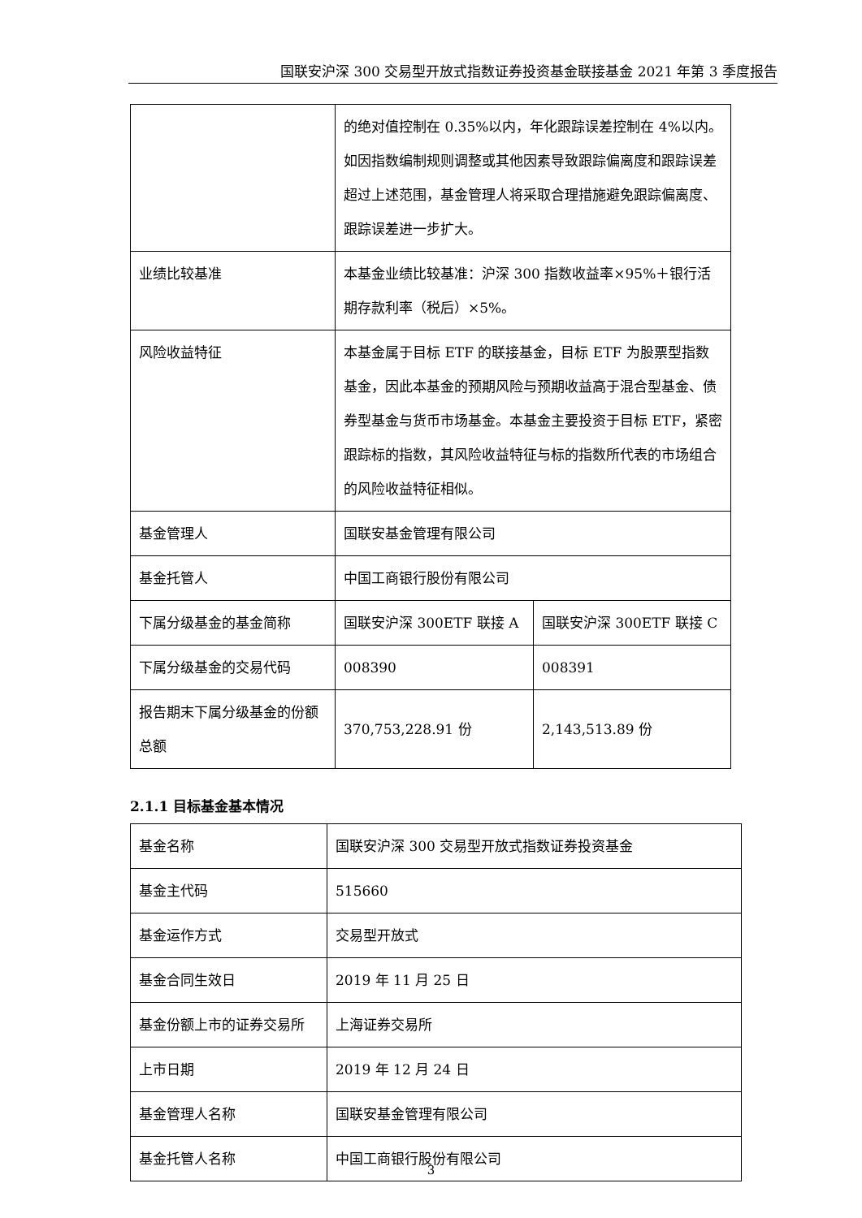国联安沪深 300 交易型开放式指数证券投资基金联接基金 2021 年第 3 季度报告
| | 的绝对值控制在 0.35%以内，年化跟踪误差控制在 4%以内。如因指数编制规则调整或其他因素导致跟踪偏离度和跟踪误差超过上述范围，基金管理人将采取合理措施避免跟踪偏离度、跟踪误差进一步扩大。 | |
| 业绩比较基准 | 本基金业绩比较基准：沪深 300 指数收益率×95%＋银行活期存款利率（税后）×5%。 | |
| 风险收益特征 | 本基金属于目标 ETF 的联接基金，目标 ETF 为股票型指数基金，因此本基金的预期风险与预期收益高于混合型基金、债券型基金与货币市场基金。本基金主要投资于目标 ETF，紧密跟踪标的指数，其风险收益特征与标的指数所代表的市场组合的风险收益特征相似。 | |
| 基金管理人 | 国联安基金管理有限公司 | |
| 基金托管人 | 中国工商银行股份有限公司 | |
| 下属分级基金的基金简称 | 国联安沪深 300ETF 联接 A | 国联安沪深 300ETF 联接 C |
| 下属分级基金的交易代码 | 008390 | 008391 |
| 报告期末下属分级基金的份额总额 | 370,753,228.91 份 | 2,143,513.89 份 |
2.1.1 目标基金基本情况
| 基金名称 | 国联安沪深 300 交易型开放式指数证券投资基金 |
| 基金主代码 | 515660 |
| 基金运作方式 | 交易型开放式 |
| 基金合同生效日 | 2019 年 11 月 25 日 |
| 基金份额上市的证券交易所 | 上海证券交易所 |
| 上市日期 | 2019 年 12 月 24 日 |
| 基金管理人名称 | 国联安基金管理有限公司 |
| 基金托管人名称 | 中国工商银行股份有限公司 |
3